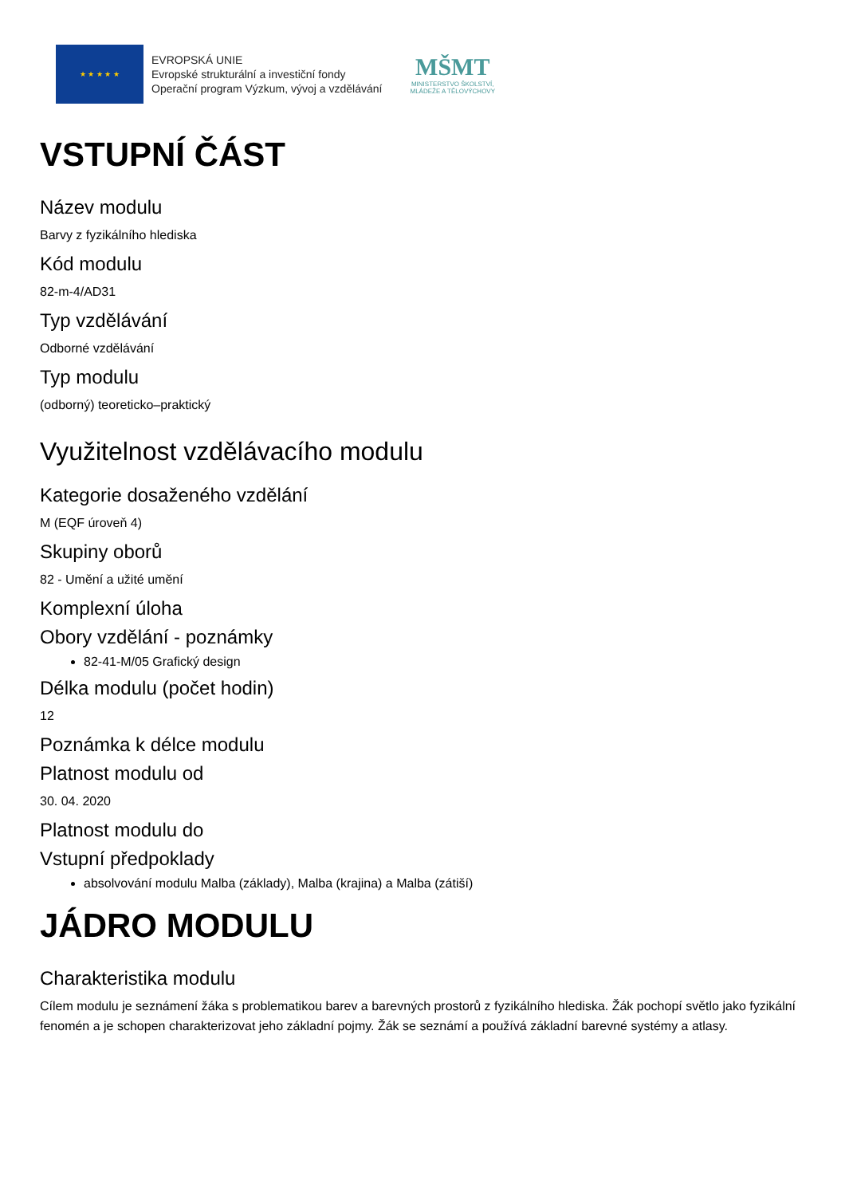★ ★ ★ ★ ★
EVROPSKÁ UNIE
Evropské strukturální a investiční fondy
Operační program Výzkum, vývoj a vzdělávání
MŠMT
MINISTERSTVO ŠKOLSTVÍ,
MLÁDEŽE A TĚLOVÝCHOVY
VSTUPNÍ ČÁST
Název modulu
Barvy z fyzikálního hlediska
Kód modulu
82-m-4/AD31
Typ vzdělávání
Odborné vzdělávání
Typ modulu
(odborný) teoreticko–praktický
Využitelnost vzdělávacího modulu
Kategorie dosaženého vzdělání
M (EQF úroveň 4)
Skupiny oborů
82 - Umění a užité umění
Komplexní úloha
Obory vzdělání - poznámky
82-41-M/05 Grafický design
Délka modulu (počet hodin)
12
Poznámka k délce modulu
Platnost modulu od
30. 04. 2020
Platnost modulu do
Vstupní předpoklady
absolvování modulu Malba (základy), Malba (krajina) a Malba (zátiší)
JÁDRO MODULU
Charakteristika modulu
Cílem modulu je seznámení žáka s problematikou barev a barevných prostorů z fyzikálního hlediska. Žák pochopí světlo jako fyzikální fenomén a je schopen charakterizovat jeho základní pojmy. Žák se seznámí a používá základní barevné systémy a atlasy.